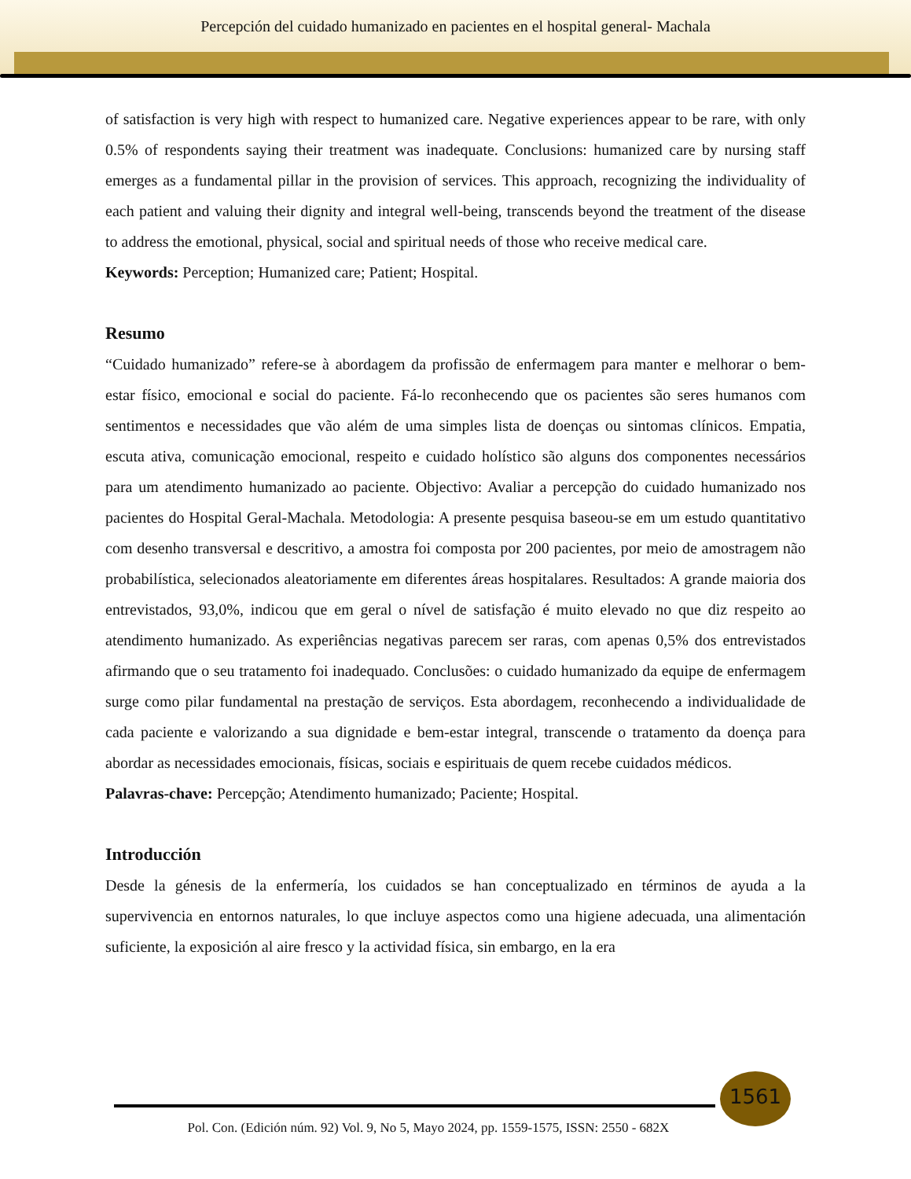Percepción del cuidado humanizado en pacientes en el hospital general- Machala
of satisfaction is very high with respect to humanized care. Negative experiences appear to be rare, with only 0.5% of respondents saying their treatment was inadequate. Conclusions: humanized care by nursing staff emerges as a fundamental pillar in the provision of services. This approach, recognizing the individuality of each patient and valuing their dignity and integral well-being, transcends beyond the treatment of the disease to address the emotional, physical, social and spiritual needs of those who receive medical care.
Keywords: Perception; Humanized care; Patient; Hospital.
Resumo
“Cuidado humanizado” refere-se à abordagem da profissão de enfermagem para manter e melhorar o bem-estar físico, emocional e social do paciente. Fá-lo reconhecendo que os pacientes são seres humanos com sentimentos e necessidades que vão além de uma simples lista de doenças ou sintomas clínicos. Empatia, escuta ativa, comunicação emocional, respeito e cuidado holístico são alguns dos componentes necessários para um atendimento humanizado ao paciente. Objectivo: Avaliar a percepção do cuidado humanizado nos pacientes do Hospital Geral-Machala. Metodologia: A presente pesquisa baseou-se em um estudo quantitativo com desenho transversal e descritivo, a amostra foi composta por 200 pacientes, por meio de amostragem não probabilística, selecionados aleatoriamente em diferentes áreas hospitalares. Resultados: A grande maioria dos entrevistados, 93,0%, indicou que em geral o nível de satisfação é muito elevado no que diz respeito ao atendimento humanizado. As experiências negativas parecem ser raras, com apenas 0,5% dos entrevistados afirmando que o seu tratamento foi inadequado. Conclusões: o cuidado humanizado da equipe de enfermagem surge como pilar fundamental na prestação de serviços. Esta abordagem, reconhecendo a individualidade de cada paciente e valorizando a sua dignidade e bem-estar integral, transcende o tratamento da doença para abordar as necessidades emocionais, físicas, sociais e espirituais de quem recebe cuidados médicos.
Palavras-chave: Percepção; Atendimento humanizado; Paciente; Hospital.
Introducción
Desde la génesis de la enfermería, los cuidados se han conceptualizado en términos de ayuda a la supervivencia en entornos naturales, lo que incluye aspectos como una higiene adecuada, una alimentación suficiente, la exposición al aire fresco y la actividad física, sin embargo, en la era
1561
Pol. Con. (Edición núm. 92) Vol. 9, No 5, Mayo 2024, pp. 1559-1575, ISSN: 2550 - 682X